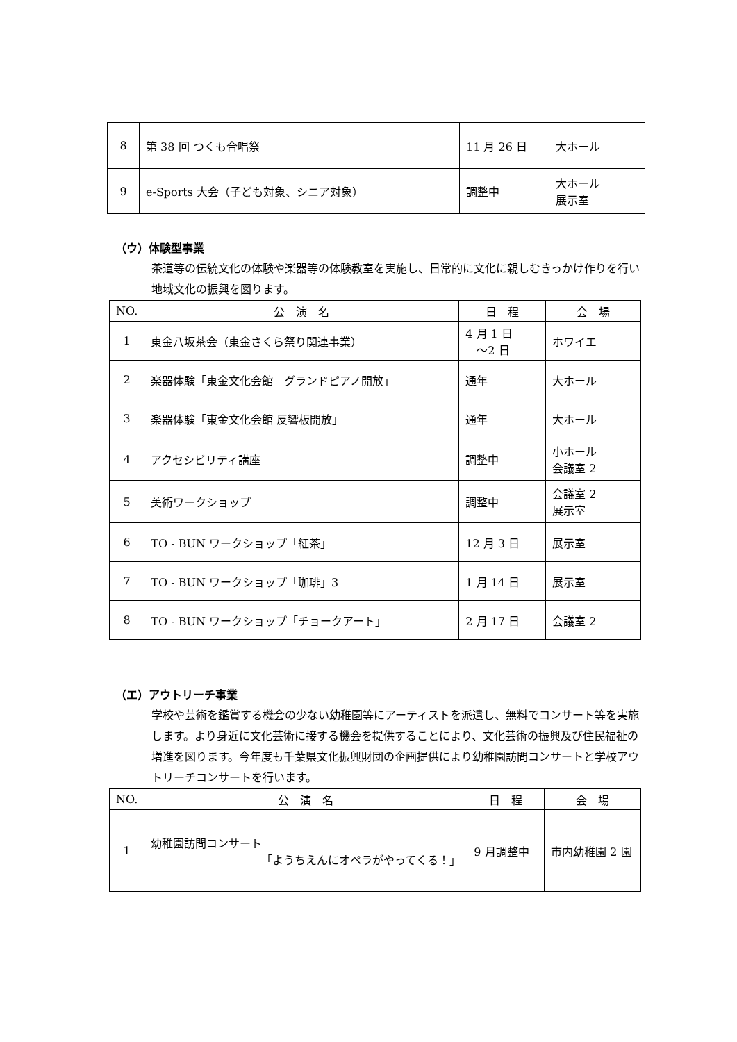| 8 | 第 38 回 つくも合唱祭 | 11 月 26 日 | 大ホール |
| 9 | e-Sports 大会（子ども対象、シニア対象） | 調整中 | 大ホール 展示室 |
（ウ）体験型事業
茶道等の伝統文化の体験や楽器等の体験教室を実施し、日常的に文化に親しむきっかけ作りを行い地域文化の振興を図ります。
| NO. | 公 演 名 | 日 程 | 会 場 |
| --- | --- | --- | --- |
| 1 | 東金八坂茶会（東金さくら祭り関連事業） | 4 月 1 日 ～2 日 | ホワイエ |
| 2 | 楽器体験「東金文化会館 グランドピアノ開放」 | 通年 | 大ホール |
| 3 | 楽器体験「東金文化会館 反響板開放」 | 通年 | 大ホール |
| 4 | アクセシビリティ講座 | 調整中 | 小ホール 会議室 2 |
| 5 | 美術ワークショップ | 調整中 | 会議室 2 展示室 |
| 6 | TO - BUN ワークショップ「紅茶」 | 12 月 3 日 | 展示室 |
| 7 | TO - BUN ワークショップ「珈琲」3 | 1 月 14 日 | 展示室 |
| 8 | TO - BUN ワークショップ「チョークアート」 | 2 月 17 日 | 会議室 2 |
（エ）アウトリーチ事業
学校や芸術を鑑賞する機会の少ない幼稚園等にアーティストを派遣し、無料でコンサート等を実施します。より身近に文化芸術に接する機会を提供することにより、文化芸術の振興及び住民福祉の増進を図ります。今年度も千葉県文化振興財団の企画提供により幼稚園訪問コンサートと学校アウトリーチコンサートを行います。
| NO. | 公 演 名 | 日 程 | 会 場 |
| --- | --- | --- | --- |
| 1 | 幼稚園訪問コンサート 「ようちえんにオペラがやってくる！」 | 9 月調整中 | 市内幼稚園 2 園 |